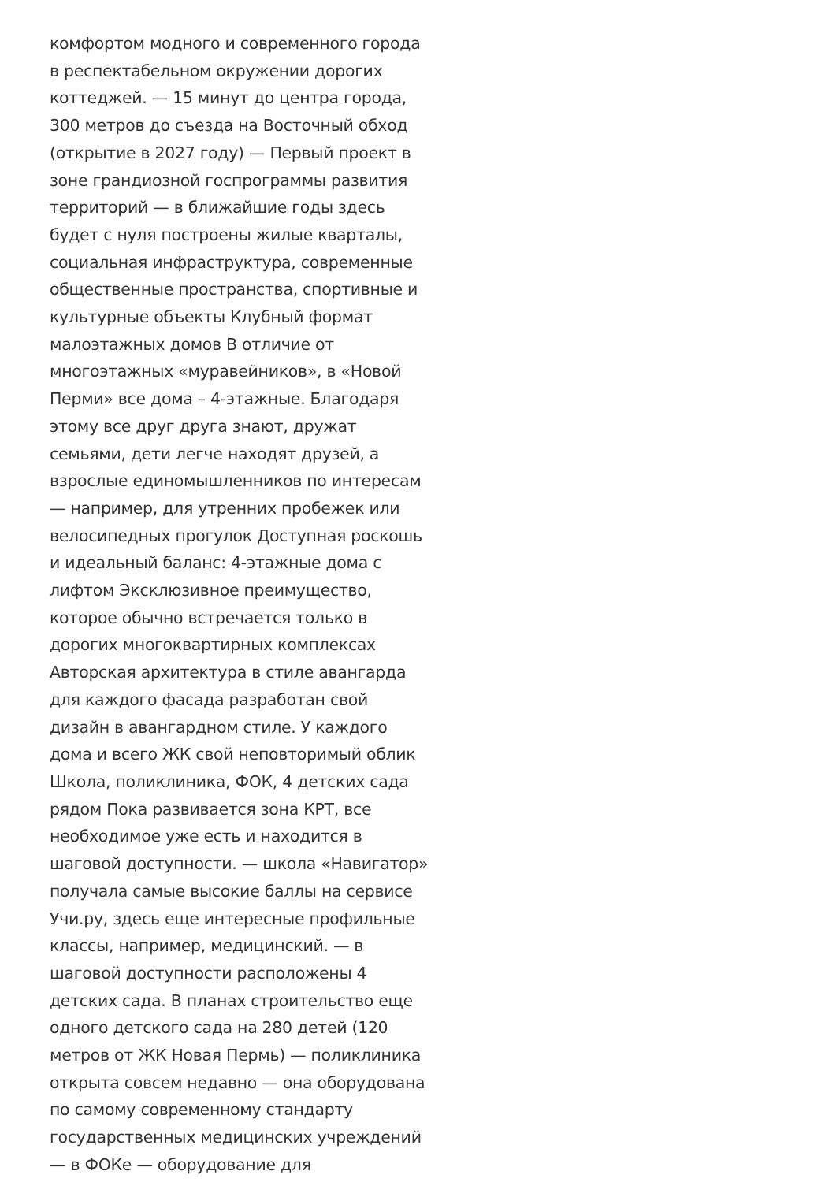комфортом модного и современного города в респектабельном окружении дорогих коттеджей. — 15 минут до центра города, 300 метров до съезда на Восточный обход (открытие в 2027 году) — Первый проект в зоне грандиозной госпрограммы развития территорий — в ближайшие годы здесь будет с нуля построены жилые кварталы, социальная инфраструктура, современные общественные пространства, спортивные и культурные объекты Клубный формат малоэтажных домов В отличие от многоэтажных «муравейников», в «Новой Перми» все дома – 4-этажные. Благодаря этому все друг друга знают, дружат семьями, дети легче находят друзей, а взрослые единомышленников по интересам — например, для утренних пробежек или велосипедных прогулок Доступная роскошь и идеальный баланс: 4-этажные дома с лифтом Эксклюзивное преимущество, которое обычно встречается только в дорогих многоквартирных комплексах Авторская архитектура в стиле авангарда для каждого фасада разработан свой дизайн в авангардном стиле. У каждого дома и всего ЖК свой неповторимый облик Школа, поликлиника, ФОК, 4 детских сада рядом Пока развивается зона КРТ, все необходимое уже есть и находится в шаговой доступности. — школа «Навигатор» получала самые высокие баллы на сервисе Учи.ру, здесь еще интересные профильные классы, например, медицинский. — в шаговой доступности расположены 4 детских сада. В планах строительство еще одного детского сада на 280 детей (120 метров от ЖК Новая Пермь) — поликлиника открыта совсем недавно — она оборудована по самому современному стандарту государственных медицинских учреждений — в ФОКе — оборудование для